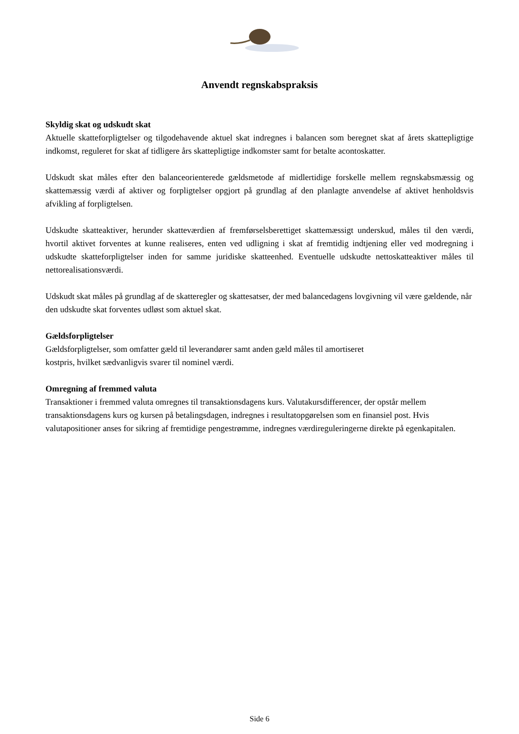Anvendt regnskabspraksis
Skyldig skat og udskudt skat
Aktuelle skatteforpligtelser og tilgodehavende aktuel skat indregnes i balancen som beregnet skat af årets skattepligtige indkomst, reguleret for skat af tidligere års skattepligtige indkomster samt for betalte acontoskatter.
Udskudt skat måles efter den balanceorienterede gældsmetode af midlertidige forskelle mellem regnskabsmæssig og skattemæssig værdi af aktiver og forpligtelser opgjort på grundlag af den planlagte anvendelse af aktivet henholdsvis afvikling af forpligtelsen.
Udskudte skatteaktiver, herunder skatteværdien af fremførselsberettiget skattemæssigt underskud, måles til den værdi, hvortil aktivet forventes at kunne realiseres, enten ved udligning i skat af fremtidig indtjening eller ved modregning i udskudte skatteforpligtelser inden for samme juridiske skatteenhed. Eventuelle udskudte nettoskatteaktiver måles til nettorealisationsværdi.
Udskudt skat måles på grundlag af de skatteregler og skattesatser, der med balancedagens lovgivning vil være gældende, når den udskudte skat forventes udløst som aktuel skat.
Gældsforpligtelser
Gældsforpligtelser, som omfatter gæld til leverandører samt anden gæld måles til amortiseret
kostpris, hvilket sædvanligvis svarer til nominel værdi.
Omregning af fremmed valuta
Transaktioner i fremmed valuta omregnes til transaktionsdagens kurs. Valutakursdifferencer, der opstår mellem transaktionsdagens kurs og kursen på betalingsdagen, indregnes i resultatopgørelsen som en finansiel post. Hvis valutapositioner anses for sikring af fremtidige pengestrømme, indregnes værdireguleringerne direkte på egenkapitalen.
Side 6